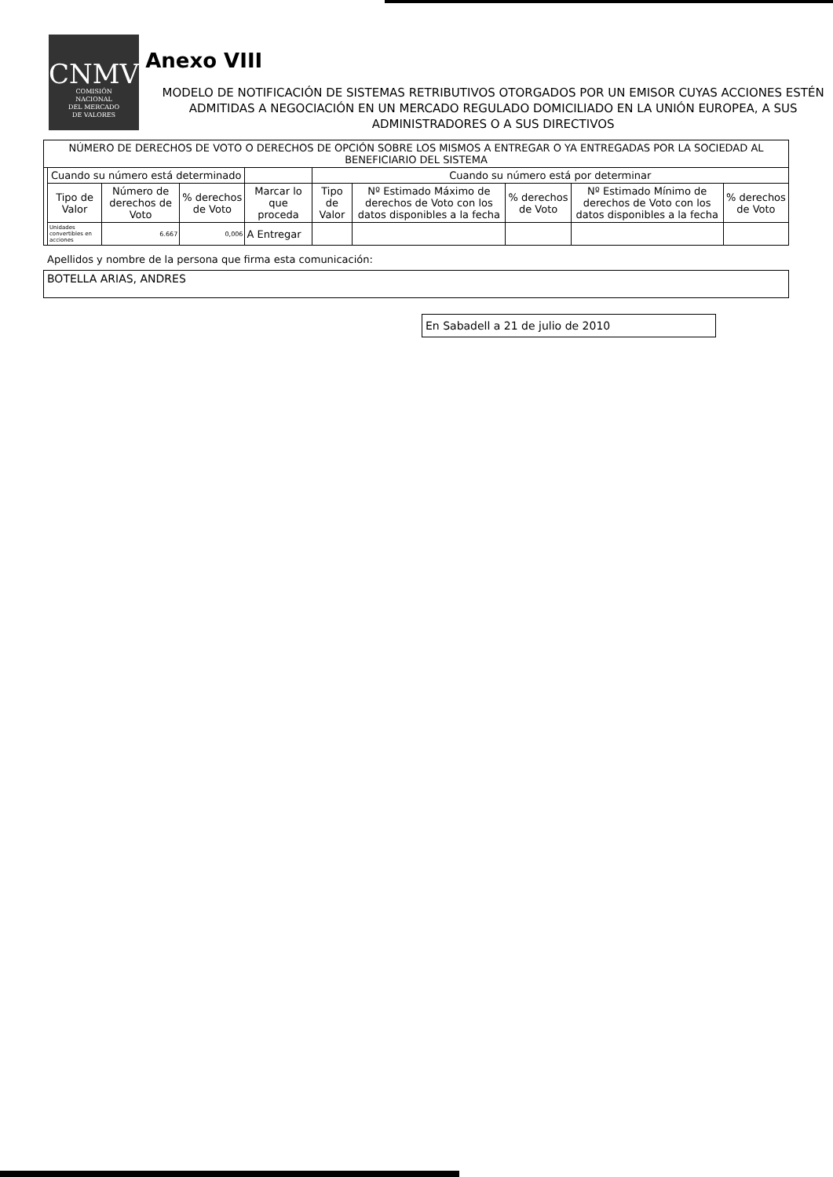CNMV
COMISIÓN
NACIONAL
DEL MERCADO
DE VALORES
Anexo VIII
MODELO DE NOTIFICACIÓN DE SISTEMAS RETRIBUTIVOS OTORGADOS POR UN EMISOR CUYAS ACCIONES ESTÉN ADMITIDAS A NEGOCIACIÓN EN UN MERCADO REGULADO DOMICILIADO EN LA UNIÓN EUROPEA, A SUS ADMINISTRADORES O A SUS DIRECTIVOS
| NÚMERO DE DERECHOS DE VOTO O DERECHOS DE OPCIÓN SOBRE LOS MISMOS A ENTREGAR O YA ENTREGADAS POR LA SOCIEDAD AL BENEFICIARIO DEL SISTEMA | | | | | | | | | |
| --- | --- | --- | --- | --- | --- | --- | --- | --- | --- |
| | Cuando su número está determinado | | | | Cuando su número está por determinar | | | | |
| | Tipo de Valor | Número de derechos de Voto | % derechos de Voto | Marcar lo que proceda | Tipo de Valor | Nº Estimado Máximo de derechos de Voto con los datos disponibles a la fecha | % derechos de Voto | Nº Estimado Mínimo de derechos de Voto con los datos disponibles a la fecha | % derechos de Voto |
| | Unidades convertibles en acciones | 6.667 | 0,006 | A Entregar | | | | | |
Apellidos y nombre de la persona que firma esta comunicación:
BOTELLA ARIAS, ANDRES
En Sabadell a 21 de julio de 2010